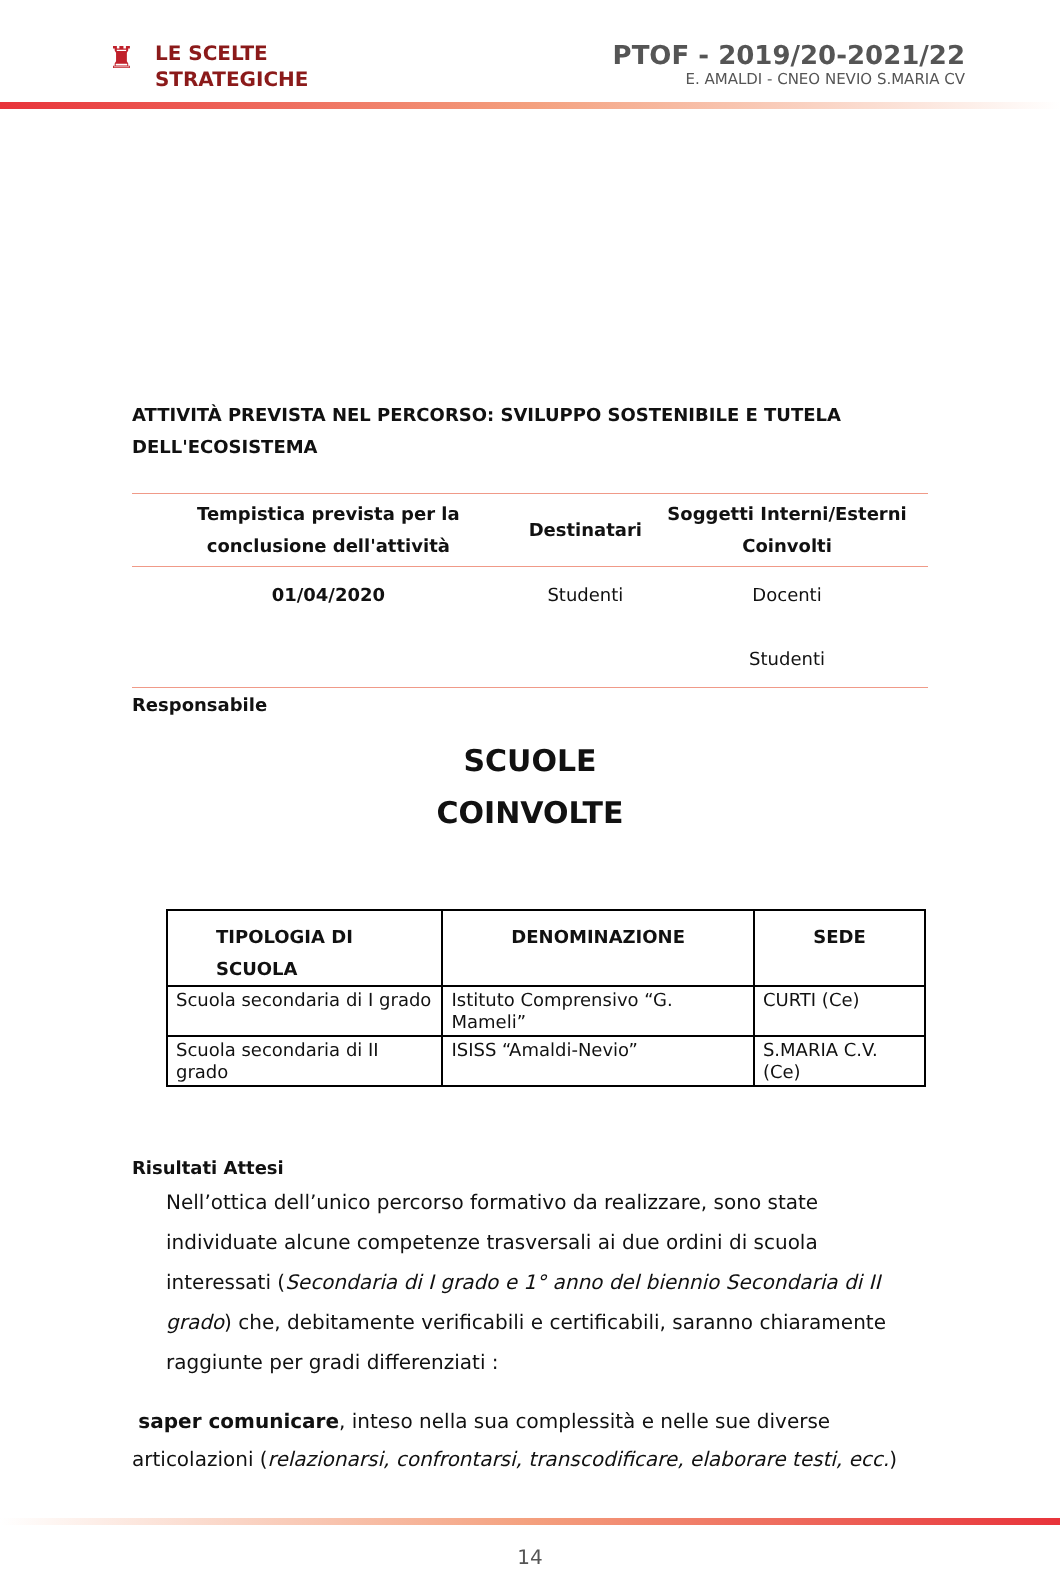♜
LE SCELTE
STRATEGICHE
PTOF - 2019/20-2021/22
E. AMALDI - CNEO NEVIO S.MARIA CV
ATTIVITÀ PREVISTA NEL PERCORSO: SVILUPPO SOSTENIBILE E TUTELA DELL'ECOSISTEMA
| Tempistica prevista per la conclusione dell'attività | Destinatari | Soggetti Interni/Esterni Coinvolti |
| --- | --- | --- |
| 01/04/2020 | Studenti | Docenti Studenti |
Responsabile
SCUOLE
COINVOLTE
| TIPOLOGIA DI SCUOLA | DENOMINAZIONE | SEDE |
| --- | --- | --- |
| Scuola secondaria di I grado | Istituto Comprensivo “G. Mameli” | CURTI (Ce) |
| Scuola secondaria di II grado | ISISS “Amaldi-Nevio” | S.MARIA C.V. (Ce) |
Risultati Attesi
Nell’ottica dell’unico percorso formativo da realizzare, sono state individuate alcune competenze trasversali ai due ordini di scuola interessati (Secondaria di I grado e 1° anno del biennio Secondaria di II grado) che, debitamente verificabili e certificabili, saranno chiaramente raggiunte per gradi differenziati :
saper comunicare, inteso nella sua complessità e nelle sue diverse articolazioni (relazionarsi, confrontarsi, transcodificare, elaborare testi, ecc.)
14